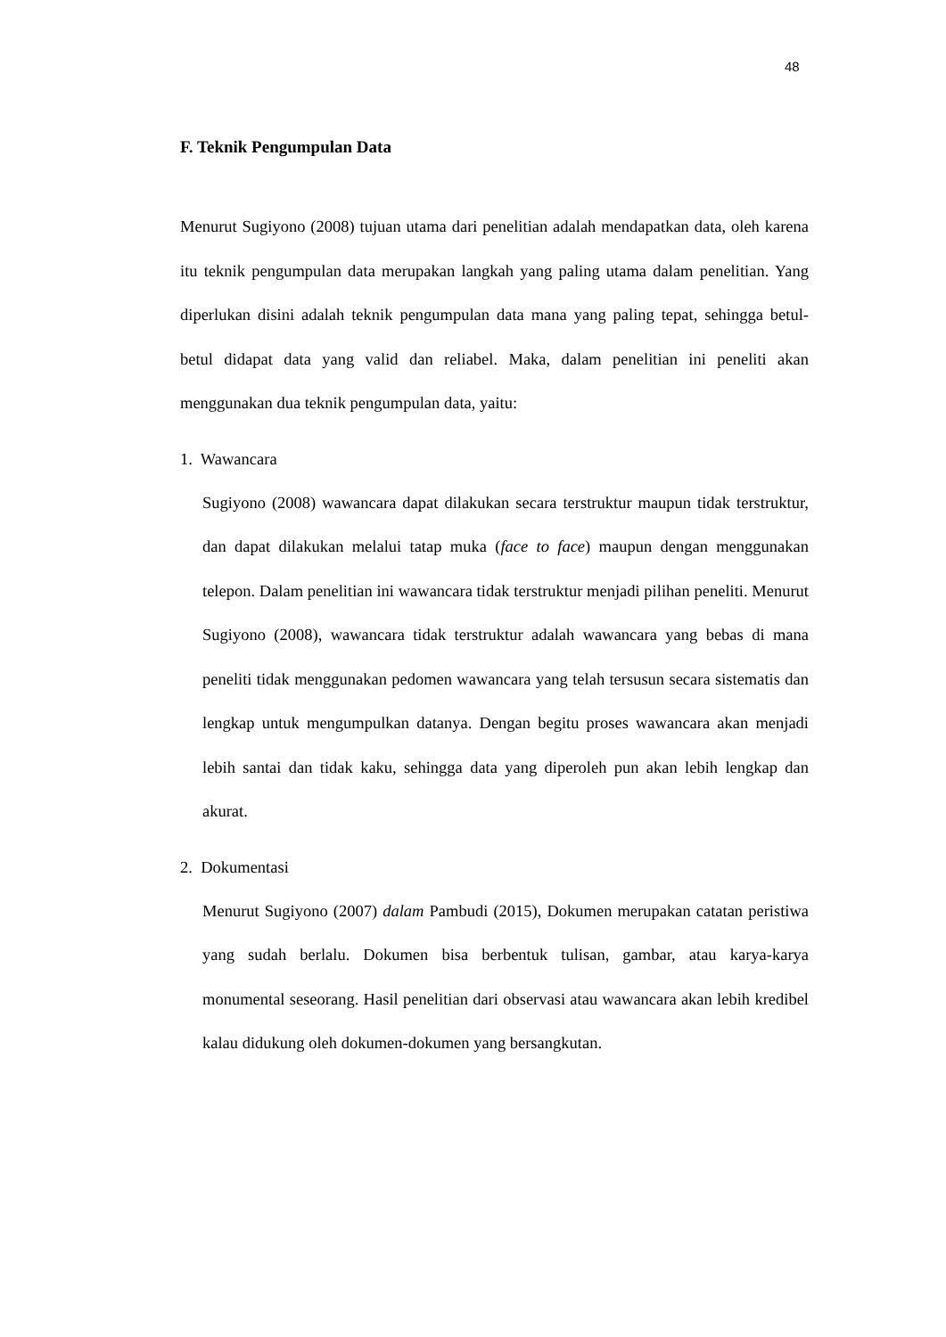48
F. Teknik Pengumpulan Data
Menurut Sugiyono (2008) tujuan utama dari penelitian adalah mendapatkan data, oleh karena itu teknik pengumpulan data merupakan langkah yang paling utama dalam penelitian. Yang diperlukan disini adalah teknik pengumpulan data mana yang paling tepat, sehingga betul-betul didapat data yang valid dan reliabel. Maka, dalam penelitian ini peneliti akan menggunakan dua teknik pengumpulan data, yaitu:
1. Wawancara
Sugiyono (2008) wawancara dapat dilakukan secara terstruktur maupun tidak terstruktur, dan dapat dilakukan melalui tatap muka (face to face) maupun dengan menggunakan telepon. Dalam penelitian ini wawancara tidak terstruktur menjadi pilihan peneliti. Menurut Sugiyono (2008), wawancara tidak terstruktur adalah wawancara yang bebas di mana peneliti tidak menggunakan pedomen wawancara yang telah tersusun secara sistematis dan lengkap untuk mengumpulkan datanya. Dengan begitu proses wawancara akan menjadi lebih santai dan tidak kaku, sehingga data yang diperoleh pun akan lebih lengkap dan akurat.
2. Dokumentasi
Menurut Sugiyono (2007) dalam Pambudi (2015), Dokumen merupakan catatan peristiwa yang sudah berlalu. Dokumen bisa berbentuk tulisan, gambar, atau karya-karya monumental seseorang. Hasil penelitian dari observasi atau wawancara akan lebih kredibel kalau didukung oleh dokumen-dokumen yang bersangkutan.